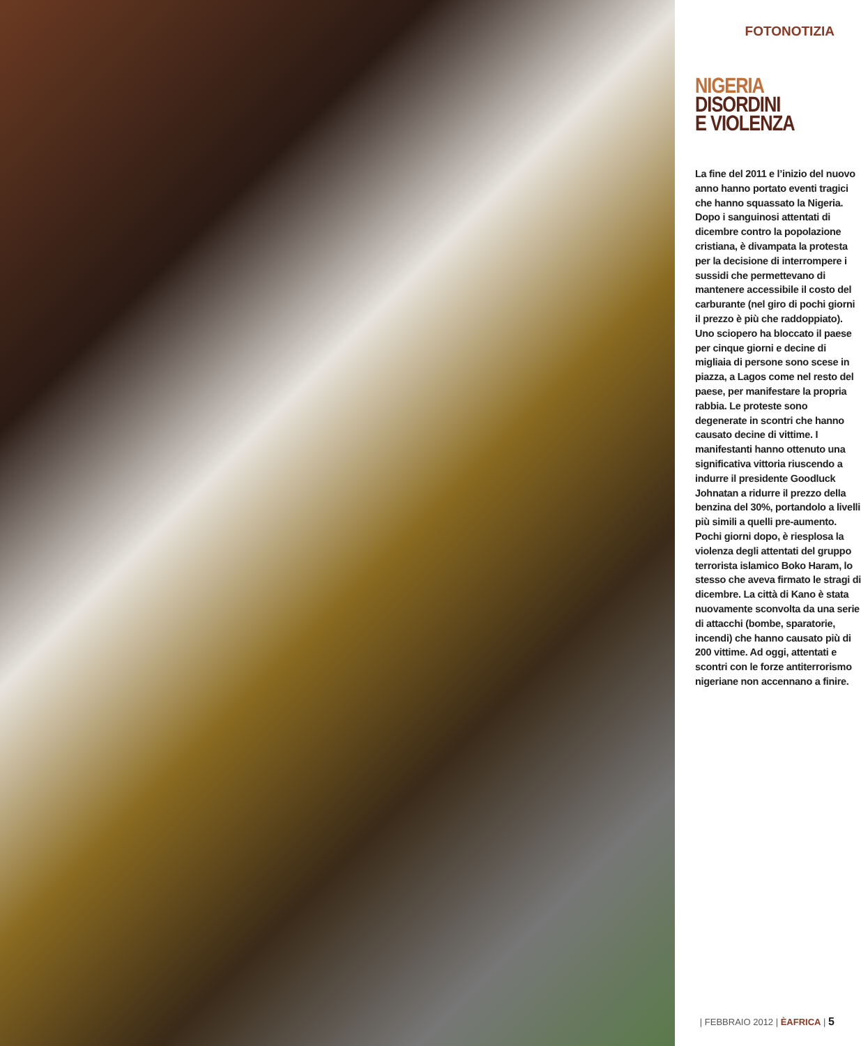FOTONOTIZIA
NIGERIA
DISORDINI
E VIOLENZA
La fine del 2011 e l’inizio del nuovo anno hanno portato eventi tragici che hanno squassato la Nigeria.
Dopo i sanguinosi attentati di dicembre contro la popolazione cristiana, è divampata la protesta per la decisione di interrompere i sussidi che permettevano di mantenere accessibile il costo del carburante (nel giro di pochi giorni il prezzo è più che raddoppiato). Uno sciopero ha bloccato il paese per cinque giorni e decine di migliaia di persone sono scese in piazza, a Lagos come nel resto del paese, per manifestare la propria rabbia. Le proteste sono degenerate in scontri che hanno causato decine di vittime. I manifestanti hanno ottenuto una significativa vittoria riuscendo a indurre il presidente Goodluck Johnatan a ridurre il prezzo della benzina del 30%, portandolo a livelli più simili a quelli pre-aumento.
Pochi giorni dopo, è riesplosa la violenza degli attentati del gruppo terrorista islamico Boko Haram, lo stesso che aveva firmato le stragi di dicembre. La città di Kano è stata nuovamente sconvolta da una serie di attacchi (bombe, sparatorie, incendi) che hanno causato più di 200 vittime. Ad oggi, attentati e scontri con le forze antiterrorismo nigeriane non accennano a finire.
| FEBBRAIO 2012 | ÈAFRICA | 5